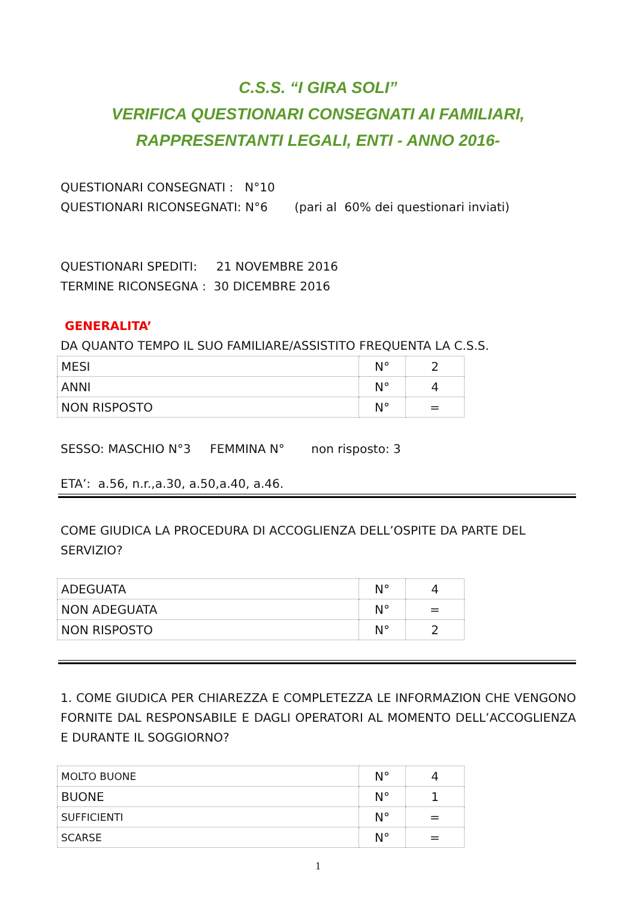C.S.S. “I GIRA SOLI”
VERIFICA QUESTIONARI CONSEGNATI AI FAMILIARI,
RAPPRESENTANTI LEGALI, ENTI - ANNO 2016-
QUESTIONARI CONSEGNATI : N°10
QUESTIONARI RICONSEGNATI: N°6 (pari al 60% dei questionari inviati)
QUESTIONARI SPEDITI: 21 NOVEMBRE 2016
TERMINE RICONSEGNA : 30 DICEMBRE 2016
GENERALITA’
DA QUANTO TEMPO IL SUO FAMILIARE/ASSISTITO FREQUENTA LA C.S.S.
| MESI | N° | 2 |
| ANNI | N° | 4 |
| NON RISPOSTO | N° | = |
SESSO: MASCHIO N°3 FEMMINA N° non risposto: 3
ETA’: a.56, n.r.,a.30, a.50,a.40, a.46.
COME GIUDICA LA PROCEDURA DI ACCOGLIENZA DELL’OSPITE DA PARTE DEL SERVIZIO?
| ADEGUATA | N° | 4 |
| NON ADEGUATA | N° | = |
| NON RISPOSTO | N° | 2 |
1. COME GIUDICA PER CHIAREZZA E COMPLETEZZA LE INFORMAZION CHE VENGONO FORNITE DAL RESPONSABILE E DAGLI OPERATORI AL MOMENTO DELL’ACCOGLIENZA E DURANTE IL SOGGIORNO?
| MOLTO BUONE | N° | 4 |
| BUONE | N° | 1 |
| SUFFICIENTI | N° | = |
| SCARSE | N° | = |
1